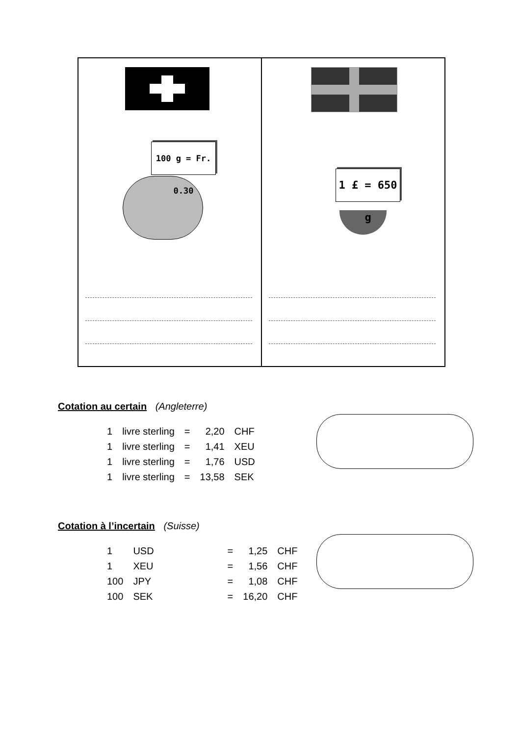100 g = Fr. 0.30
1 £ = 650 g
Cotation au certain (Angleterre)
| 1 | livre sterling | = | 2,20 | CHF |
| 1 | livre sterling | = | 1,41 | XEU |
| 1 | livre sterling | = | 1,76 | USD |
| 1 | livre sterling | = | 13,58 | SEK |
Cotation à l’incertain (Suisse)
| 1 | USD | = | 1,25 | CHF |
| 1 | XEU | = | 1,56 | CHF |
| 100 | JPY | = | 1,08 | CHF |
| 100 | SEK | = | 16,20 | CHF |